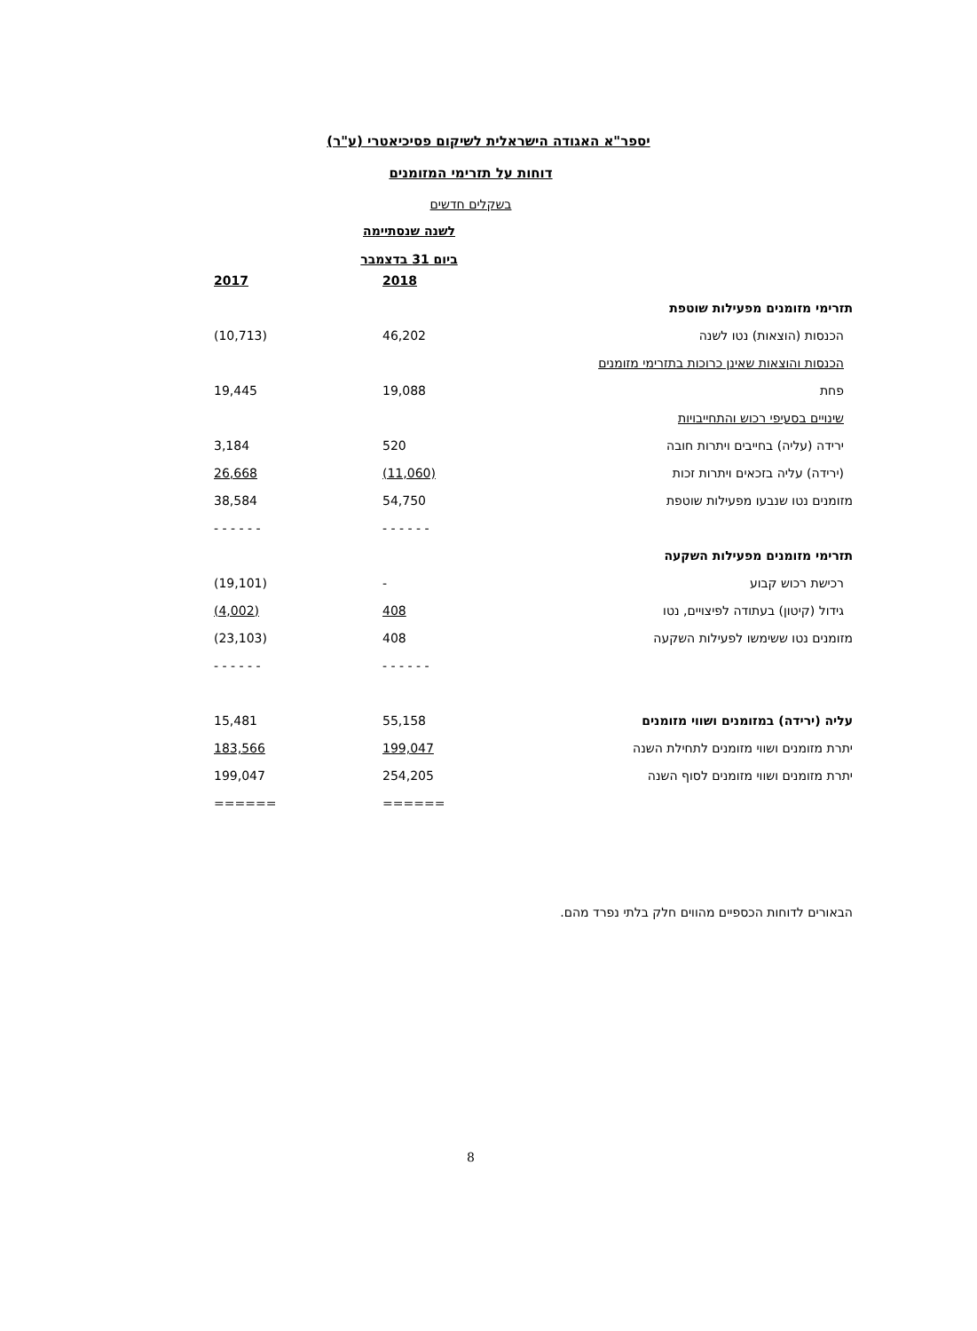יספר"א האגודה הישראלית לשיקום פסיכיאטרי (ע"ר)
דוחות על תזרימי המזומנים
בשקלים חדשים
| | לשנה שנסתיימה ביום 31 בדצמבר | |
| | 2018 | 2017 |
| תזרימי מזומנים מפעילות שוטפת | | |
| הכנסות (הוצאות) נטו לשנה | 46,202 | (10,713) |
| הכנסות והוצאות שאינן כרוכות בתזרימי מזומנים | | |
| פחת | 19,088 | 19,445 |
| שינויים בסעיפי רכוש והתחייבויות | | |
| ירידה (עליה) בחייבים ויתרות חובה | 520 | 3,184 |
| (ירידה) עליה בזכאים ויתרות זכות | (11,060) | 26,668 |
| מזומנים נטו שנבעו מפעילות שוטפת | 54,750 | 38,584 |
| | - - - - - - | - - - - - - |
| תזרימי מזומנים מפעילות השקעה | | |
| רכישת רכוש קבוע | - | (19,101) |
| גידול (קיטון) בעתודה לפיצויים, נטו | 408 | (4,002) |
| מזומנים נטו ששימשו לפעילות השקעה | 408 | (23,103) |
| | - - - - - - | - - - - - - |
| עליה (ירידה) במזומנים ושווי מזומנים | 55,158 | 15,481 |
| יתרת מזומנים ושווי מזומנים לתחילת השנה | 199,047 | 183,566 |
| יתרת מזומנים ושווי מזומנים לסוף השנה | 254,205 | 199,047 |
| | ====== | ====== |
הבאורים לדוחות הכספיים מהווים חלק בלתי נפרד מהם.
8